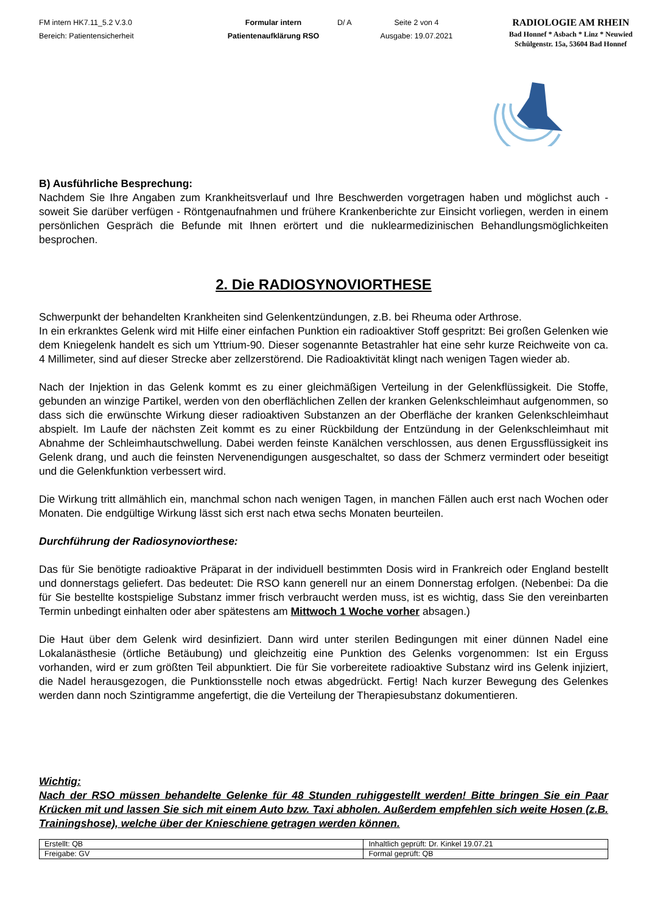FM intern HK7.11_5.2 V.3.0
Bereich: Patientensicherheit
Formular intern
Patientenaufklärung RSO
D/ A
Seite 2 von 4
Ausgabe: 19.07.2021
RADIOLOGIE AM RHEIN
Bad Honnef * Asbach * Linz * Neuwied
Schülgenstr. 15a, 53604 Bad Honnef
B) Ausführliche Besprechung:
Nachdem Sie Ihre Angaben zum Krankheitsverlauf und Ihre Beschwerden vorgetragen haben und möglichst auch - soweit Sie darüber verfügen - Röntgenaufnahmen und frühere Krankenberichte zur Einsicht vorliegen, werden in einem persönlichen Gespräch die Befunde mit Ihnen erörtert und die nuklear­medizinischen Behandlungsmöglichkeiten besprochen.
2. Die RADIOSYNOVIORTHESE
Schwerpunkt der behandelten Krankheiten sind Gelenkentzündungen, z.B. bei Rheuma oder Arthrose.
In ein erkranktes Gelenk wird mit Hilfe einer einfachen Punktion ein radioaktiver Stoff gespritzt: Bei großen Gelenken wie dem Kniegelenk handelt es sich um Yttrium-90. Dieser sogenannte Betastrahler hat eine sehr kurze Reichweite von ca. 4 Millimeter, sind auf dieser Strecke aber zellzerstörend. Die Radioaktivität klingt nach wenigen Tagen wieder ab.
Nach der Injektion in das Gelenk kommt es zu einer gleichmäßigen Verteilung in der Gelenkflüssigkeit. Die Stoffe, gebunden an winzige Partikel, werden von den oberflächlichen Zellen der kranken Gelenk­schleimhaut aufgenommen, so dass sich die erwünschte Wirkung dieser radioaktiven Substanzen an der Oberfläche der kranken Gelenkschleimhaut abspielt. Im Laufe der nächsten Zeit kommt es zu einer Rückbildung der Entzündung in der Gelenkschleimhaut mit Abnahme der Schleimhautschwellung. Dabei werden feinste Kanälchen verschlossen, aus denen Ergussflüssigkeit ins Gelenk drang, und auch die feinsten Nervenendigungen ausgeschaltet, so dass der Schmerz vermindert oder beseitigt und die Gelenkfunktion verbessert wird.
Die Wirkung tritt allmählich ein, manchmal schon nach wenigen Tagen, in manchen Fällen auch erst nach Wochen oder Monaten. Die endgültige Wirkung lässt sich erst nach etwa sechs Monaten beurteilen.
Durchführung der Radiosynoviorthese:
Das für Sie benötigte radioaktive Präparat in der individuell bestimmten Dosis wird in Frankreich oder England bestellt und donnerstags geliefert. Das bedeutet: Die RSO kann generell nur an einem Donnerstag erfolgen. (Nebenbei: Da die für Sie bestellte kostspielige Substanz immer frisch verbraucht werden muss, ist es wichtig, dass Sie den vereinbarten Termin unbedingt einhalten oder aber spätestens am Mittwoch 1 Woche vorher absagen.)
Die Haut über dem Gelenk wird desinfiziert. Dann wird unter sterilen Bedingungen mit einer dünnen Nadel eine Lokalanästhesie (örtliche Betäubung) und gleichzeitig eine Punktion des Gelenks vorgenommen: Ist ein Erguss vorhanden, wird er zum größten Teil abpunktiert. Die für Sie vorbereitete radioaktive Substanz wird ins Gelenk injiziert, die Nadel herausgezogen, die Punktionsstelle noch etwas abgedrückt. Fertig! Nach kurzer Bewegung des Gelenkes werden dann noch Szintigramme angefertigt, die die Verteilung der Therapiesubstanz dokumentieren.
Wichtig:
Nach der RSO müssen behandelte Gelenke für 48 Stunden ruhiggestellt werden! Bitte bringen Sie ein Paar Krücken mit und lassen Sie sich mit einem Auto bzw. Taxi abholen. Außerdem empfehlen sich weite Hosen (z.B. Trainingshose), welche über der Knieschiene getragen werden können.
| Erstellt: QB | Inhaltlich geprüft: Dr. Kinkel 19.07.21 |
| Freigabe: GV | Formal geprüft: QB |